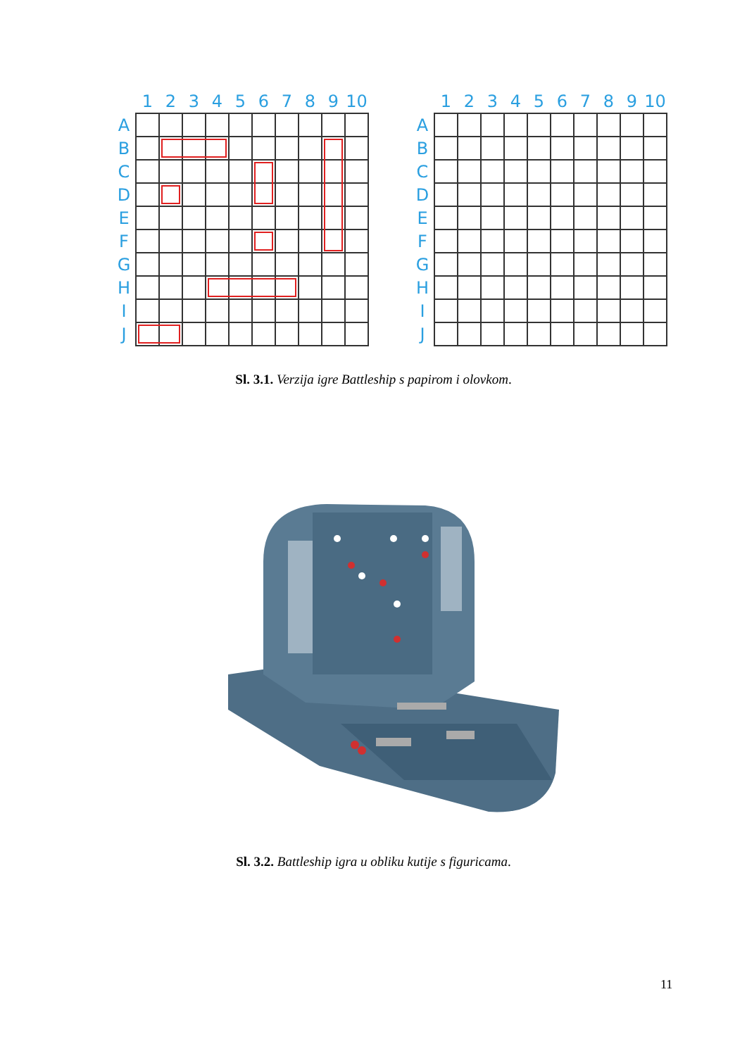| | 1 | 2 | 3 | 4 | 5 | 6 | 7 | 8 | 9 | 10 |
| --- | --- | --- | --- | --- | --- | --- | --- | --- | --- | --- |
| A | | | | | | | | | | |
| B | | | | | | | | | | |
| C | | | | | | | | | | |
| D | | | | | | | | | | |
| E | | | | | | | | | | |
| F | | | | | | | | | | |
| G | | | | | | | | | | |
| H | | | | | | | | | | |
| I | | | | | | | | | | |
| J | | | | | | | | | | |
| | 1 | 2 | 3 | 4 | 5 | 6 | 7 | 8 | 9 | 10 |
| --- | --- | --- | --- | --- | --- | --- | --- | --- | --- | --- |
| A | | | | | | | | | | |
| B | | | | | | | | | | |
| C | | | | | | | | | | |
| D | | | | | | | | | | |
| E | | | | | | | | | | |
| F | | | | | | | | | | |
| G | | | | | | | | | | |
| H | | | | | | | | | | |
| I | | | | | | | | | | |
| J | | | | | | | | | | |
Sl. 3.1. Verzija igre Battleship s papirom i olovkom.
Sl. 3.2. Battleship igra u obliku kutije s figuricama.
11